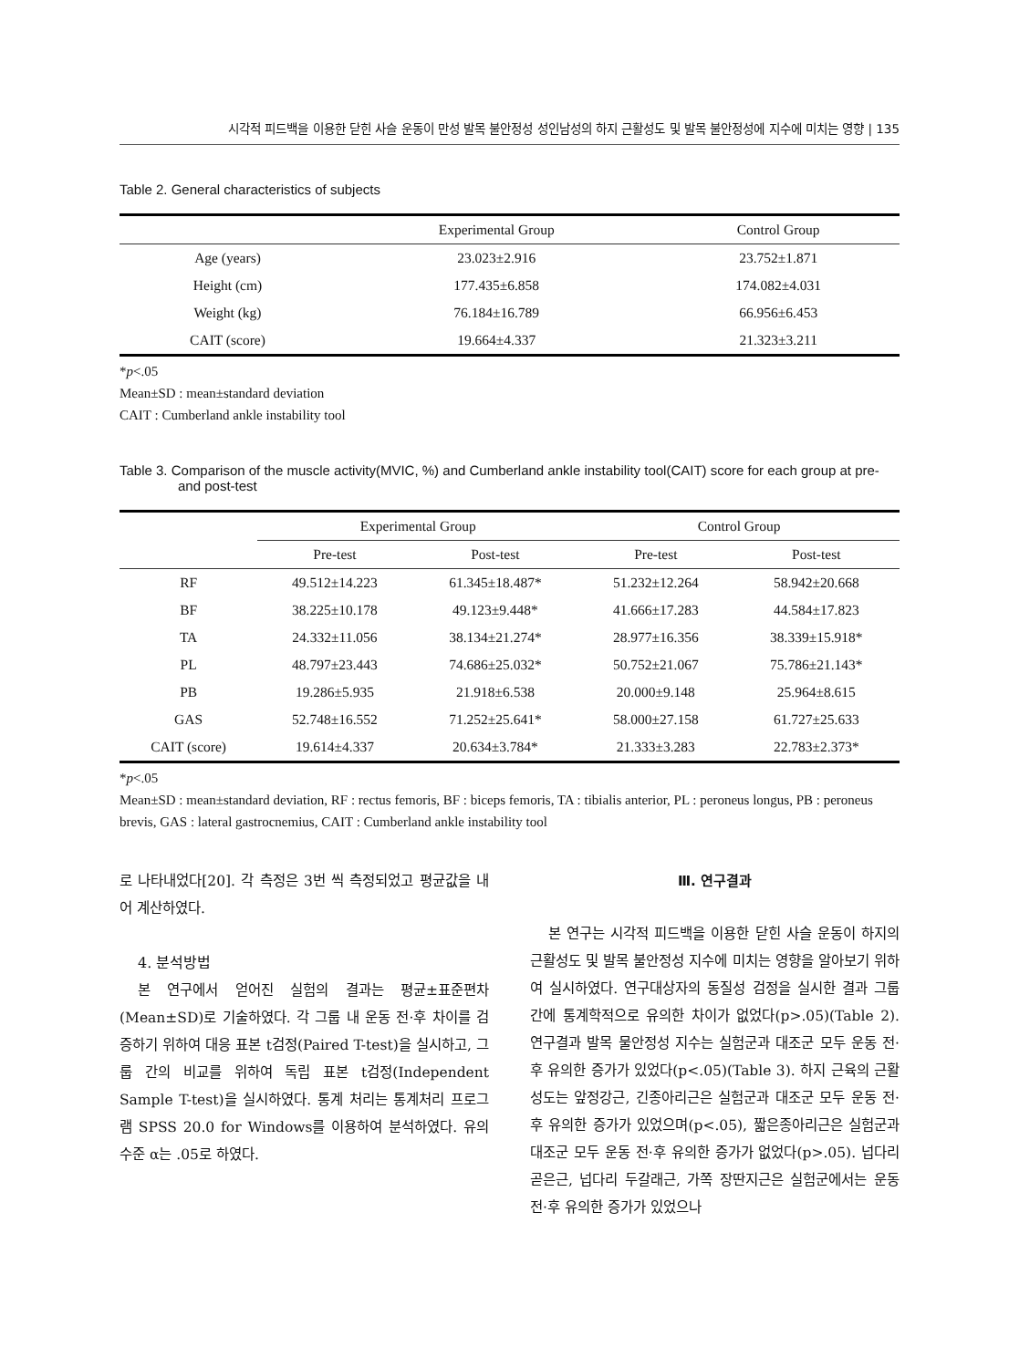시각적 피드백을 이용한 닫힌 사슬 운동이 만성 발목 불안정성 성인남성의 하지 근활성도 및 발목 불안정성에 지수에 미치는 영향 | 135
Table 2. General characteristics of subjects
| | Experimental Group | Control Group |
| --- | --- | --- |
| Age (years) | 23.023±2.916 | 23.752±1.871 |
| Height (cm) | 177.435±6.858 | 174.082±4.031 |
| Weight (kg) | 76.184±16.789 | 66.956±6.453 |
| CAIT (score) | 19.664±4.337 | 21.323±3.211 |
*p<.05
Mean±SD : mean±standard deviation
CAIT : Cumberland ankle instability tool
Table 3. Comparison of the muscle activity(MVIC, %) and Cumberland ankle instability tool(CAIT) score for each group at pre- and post-test
| | Experimental Group | | Control Group | |
| --- | --- | --- | --- | --- |
| | Pre-test | Post-test | Pre-test | Post-test |
| RF | 49.512±14.223 | 61.345±18.487* | 51.232±12.264 | 58.942±20.668 |
| BF | 38.225±10.178 | 49.123±9.448* | 41.666±17.283 | 44.584±17.823 |
| TA | 24.332±11.056 | 38.134±21.274* | 28.977±16.356 | 38.339±15.918* |
| PL | 48.797±23.443 | 74.686±25.032* | 50.752±21.067 | 75.786±21.143* |
| PB | 19.286±5.935 | 21.918±6.538 | 20.000±9.148 | 25.964±8.615 |
| GAS | 52.748±16.552 | 71.252±25.641* | 58.000±27.158 | 61.727±25.633 |
| CAIT (score) | 19.614±4.337 | 20.634±3.784* | 21.333±3.283 | 22.783±2.373* |
*p<.05
Mean±SD : mean±standard deviation, RF : rectus femoris, BF : biceps femoris, TA : tibialis anterior, PL : peroneus longus, PB : peroneus brevis, GAS : lateral gastrocnemius, CAIT : Cumberland ankle instability tool
로 나타내었다[20]. 각 측정은 3번 씩 측정되었고 평균값을 내어 계산하였다.
4. 분석방법
본 연구에서 얻어진 실험의 결과는 평균±표준편차(Mean±SD)로 기술하였다. 각 그룹 내 운동 전·후 차이를 검증하기 위하여 대응 표본 t검정(Paired T-test)을 실시하고, 그룹 간의 비교를 위하여 독립 표본 t검정(Independent Sample T-test)을 실시하였다. 통계 처리는 통계처리 프로그램 SPSS 20.0 for Windows를 이용하여 분석하였다. 유의수준 α는 .05로 하였다.
Ⅲ. 연구결과
본 연구는 시각적 피드백을 이용한 닫힌 사슬 운동이 하지의 근활성도 및 발목 불안정성 지수에 미치는 영향을 알아보기 위하여 실시하였다. 연구대상자의 동질성 검정을 실시한 결과 그룹 간에 통계학적으로 유의한 차이가 없었다(p>.05)(Table 2). 연구결과 발목 물안정성 지수는 실험군과 대조군 모두 운동 전·후 유의한 증가가 있었다(p<.05)(Table 3). 하지 근육의 근활성도는 앞정강근, 긴종아리근은 실험군과 대조군 모두 운동 전·후 유의한 증가가 있었으며(p<.05), 짧은종아리근은 실험군과 대조군 모두 운동 전·후 유의한 증가가 없었다(p>.05). 넙다리 곧은근, 넙다리 두갈래근, 가쪽 장딴지근은 실험군에서는 운동 전·후 유의한 증가가 있었으나